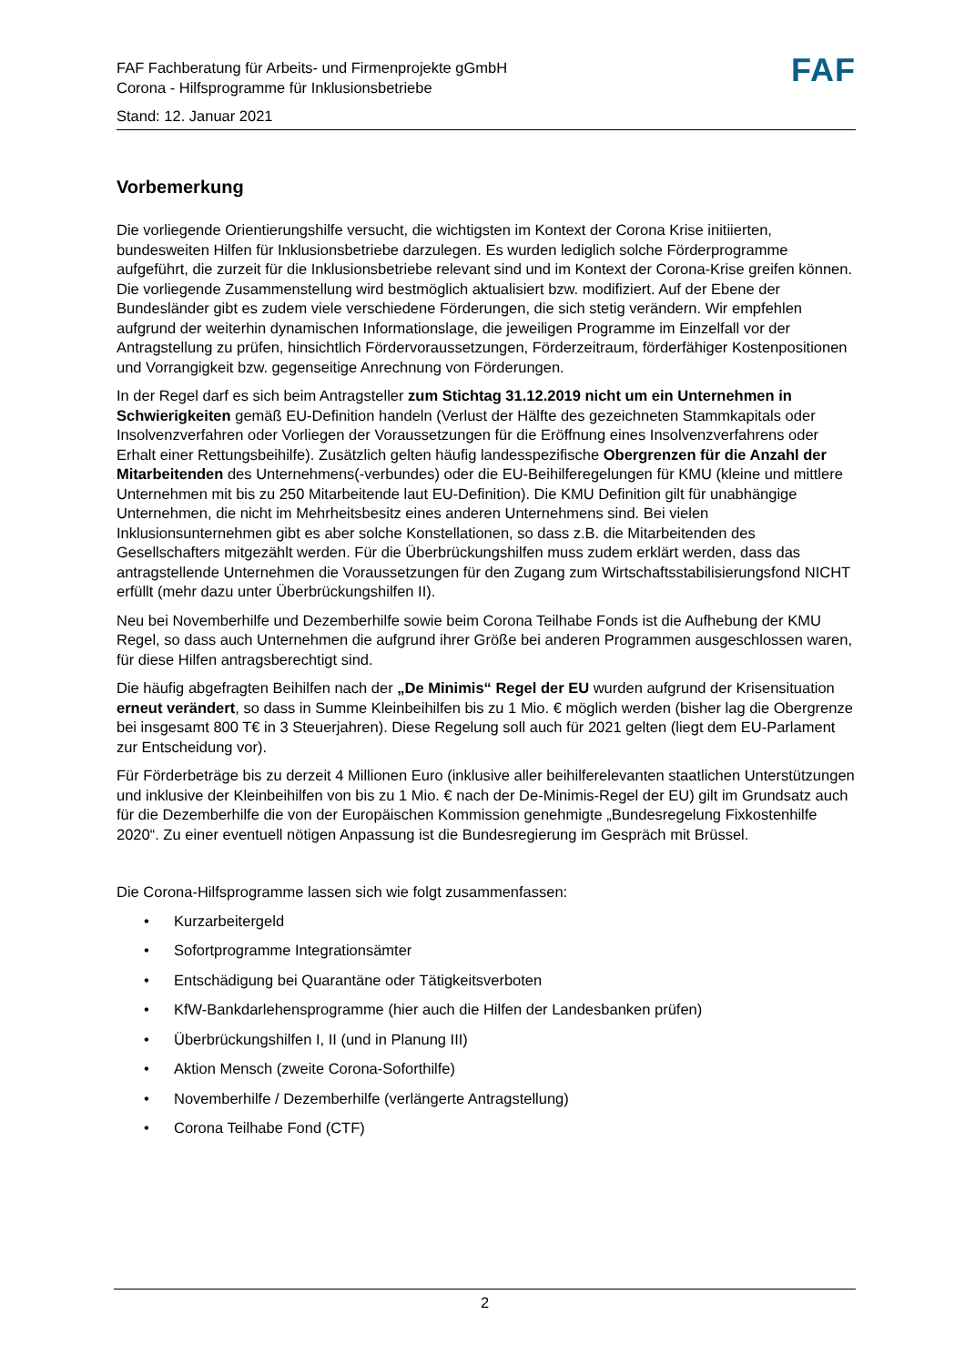FAF Fachberatung für Arbeits- und Firmenprojekte gGmbH
Corona - Hilfsprogramme für Inklusionsbetriebe
FAF
Stand: 12. Januar 2021
Vorbemerkung
Die vorliegende Orientierungshilfe versucht, die wichtigsten im Kontext der Corona Krise initiierten, bundesweiten Hilfen für Inklusionsbetriebe darzulegen. Es wurden lediglich solche Förderprogramme aufgeführt, die zurzeit für die Inklusionsbetriebe relevant sind und im Kontext der Corona-Krise greifen können. Die vorliegende Zusammenstellung wird bestmöglich aktualisiert bzw. modifiziert. Auf der Ebene der Bundesländer gibt es zudem viele verschiedene Förderungen, die sich stetig verändern. Wir empfehlen aufgrund der weiterhin dynamischen Informationslage, die jeweiligen Programme im Einzelfall vor der Antragstellung zu prüfen, hinsichtlich Fördervoraussetzungen, Förderzeitraum, förderfähiger Kostenpositionen und Vorrangigkeit bzw. gegenseitige Anrechnung von Förderungen.
In der Regel darf es sich beim Antragsteller zum Stichtag 31.12.2019 nicht um ein Unternehmen in Schwierigkeiten gemäß EU-Definition handeln (Verlust der Hälfte des gezeichneten Stammkapitals oder Insolvenzverfahren oder Vorliegen der Voraussetzungen für die Eröffnung eines Insolvenzverfahrens oder Erhalt einer Rettungsbeihilfe). Zusätzlich gelten häufig landesspezifische Obergrenzen für die Anzahl der Mitarbeitenden des Unternehmens(-verbundes) oder die EU-Beihilferegelungen für KMU (kleine und mittlere Unternehmen mit bis zu 250 Mitarbeitende laut EU-Definition). Die KMU Definition gilt für unabhängige Unternehmen, die nicht im Mehrheitsbesitz eines anderen Unternehmens sind. Bei vielen Inklusionsunternehmen gibt es aber solche Konstellationen, so dass z.B. die Mitarbeitenden des Gesellschafters mitgezählt werden. Für die Überbrückungshilfen muss zudem erklärt werden, dass das antragstellende Unternehmen die Voraussetzungen für den Zugang zum Wirtschaftsstabilisierungsfond NICHT erfüllt (mehr dazu unter Überbrückungshilfen II).
Neu bei Novemberhilfe und Dezemberhilfe sowie beim Corona Teilhabe Fonds ist die Aufhebung der KMU Regel, so dass auch Unternehmen die aufgrund ihrer Größe bei anderen Programmen ausgeschlossen waren, für diese Hilfen antragsberechtigt sind.
Die häufig abgefragten Beihilfen nach der „De Minimis“ Regel der EU wurden aufgrund der Krisensituation erneut verändert, so dass in Summe Kleinbeihilfen bis zu 1 Mio. € möglich werden (bisher lag die Obergrenze bei insgesamt 800 T€ in 3 Steuerjahren). Diese Regelung soll auch für 2021 gelten (liegt dem EU-Parlament zur Entscheidung vor).
Für Förderbeträge bis zu derzeit 4 Millionen Euro (inklusive aller beihilferelevanten staatlichen Unterstützungen und inklusive der Kleinbeihilfen von bis zu 1 Mio. € nach der De-Minimis-Regel der EU) gilt im Grundsatz auch für die Dezemberhilfe die von der Europäischen Kommission genehmigte „Bundesregelung Fixkostenhilfe 2020“. Zu einer eventuell nötigen Anpassung ist die Bundesregierung im Gespräch mit Brüssel.
Die Corona-Hilfsprogramme lassen sich wie folgt zusammenfassen:
• Kurzarbeitergeld
• Sofortprogramme Integrationsämter
• Entschädigung bei Quarantäne oder Tätigkeitsverboten
• KfW-Bankdarlehensprogramme (hier auch die Hilfen der Landesbanken prüfen)
• Überbrückungshilfen I, II (und in Planung III)
• Aktion Mensch (zweite Corona-Soforthilfe)
• Novemberhilfe / Dezemberhilfe (verlängerte Antragstellung)
• Corona Teilhabe Fond (CTF)
2